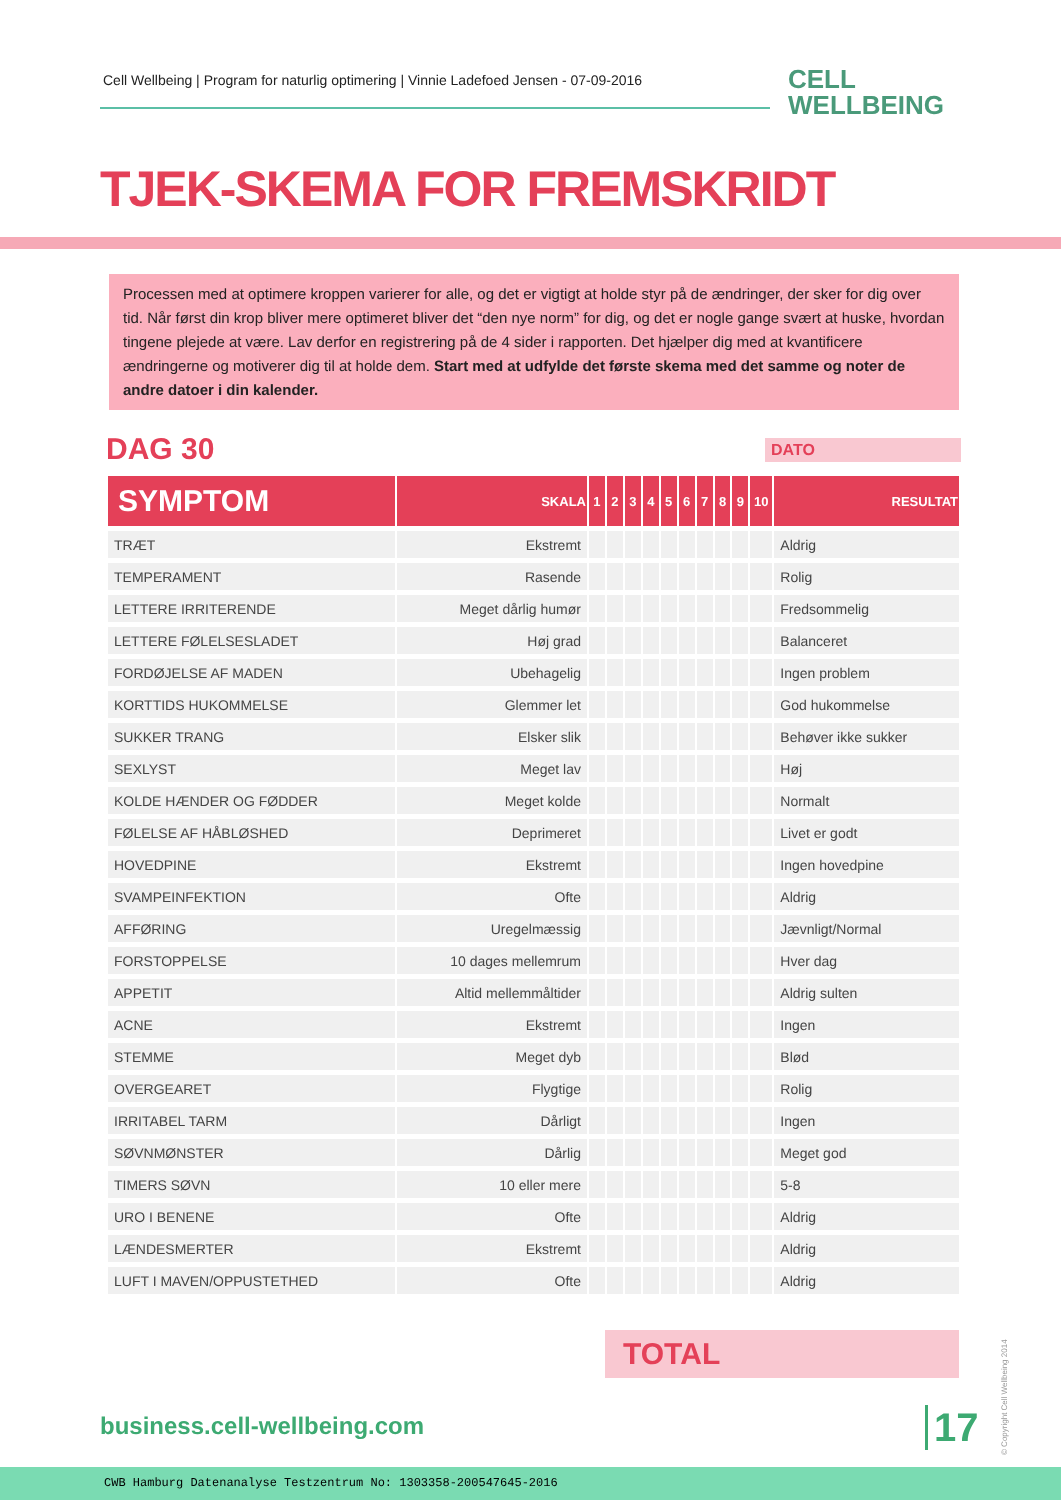Cell Wellbeing | Program for naturlig optimering | Vinnie Ladefoed Jensen - 07-09-2016
CELL
WELLBEING
TJEK-SKEMA FOR FREMSKRIDT
Processen med at optimere kroppen varierer for alle, og det er vigtigt at holde styr på de ændringer, der sker for dig over tid. Når først din krop bliver mere optimeret bliver det “den nye norm” for dig, og det er nogle gange svært at huske, hvordan tingene plejede at være. Lav derfor en registrering på de 4 sider i rapporten. Det hjælper dig med at kvantificere ændringerne og motiverer dig til at holde dem. Start med at udfylde det første skema med det samme og noter de andre datoer i din kalender.
DAG 30 DATO
| SYMPTOM | SKALA | 1 | 2 | 3 | 4 | 5 | 6 | 7 | 8 | 9 | 10 | RESULTAT |
| --- | --- | --- | --- | --- | --- | --- | --- | --- | --- | --- | --- | --- |
| TRÆT | Ekstremt | | | | | | | | | | | Aldrig |
| TEMPERAMENT | Rasende | | | | | | | | | | | Rolig |
| LETTERE IRRITERENDE | Meget dårlig humør | | | | | | | | | | | Fredsommelig |
| LETTERE FØLELSESLADET | Høj grad | | | | | | | | | | | Balanceret |
| FORDØJELSE AF MADEN | Ubehagelig | | | | | | | | | | | Ingen problem |
| KORTTIDS HUKOMMELSE | Glemmer let | | | | | | | | | | | God hukommelse |
| SUKKER TRANG | Elsker slik | | | | | | | | | | | Behøver ikke sukker |
| SEXLYST | Meget lav | | | | | | | | | | | Høj |
| KOLDE HÆNDER OG FØDDER | Meget kolde | | | | | | | | | | | Normalt |
| FØLELSE AF HÅBLØSHED | Deprimeret | | | | | | | | | | | Livet er godt |
| HOVEDPINE | Ekstremt | | | | | | | | | | | Ingen hovedpine |
| SVAMPEINFEKTION | Ofte | | | | | | | | | | | Aldrig |
| AFFØRING | Uregelmæssig | | | | | | | | | | | Jævnligt/Normal |
| FORSTOPPELSE | 10 dages mellemrum | | | | | | | | | | | Hver dag |
| APPETIT | Altid mellemmåltider | | | | | | | | | | | Aldrig sulten |
| ACNE | Ekstremt | | | | | | | | | | | Ingen |
| STEMME | Meget dyb | | | | | | | | | | | Blød |
| OVERGEARET | Flygtige | | | | | | | | | | | Rolig |
| IRRITABEL TARM | Dårligt | | | | | | | | | | | Ingen |
| SØVNMØNSTER | Dårlig | | | | | | | | | | | Meget god |
| TIMERS SØVN | 10 eller mere | | | | | | | | | | | 5-8 |
| URO I BENENE | Ofte | | | | | | | | | | | Aldrig |
| LÆNDESMERTER | Ekstremt | | | | | | | | | | | Aldrig |
| LUFT I MAVEN/OPPUSTETHED | Ofte | | | | | | | | | | | Aldrig |
TOTAL
business.cell-wellbeing.com 17
© Copyright Cell Wellbeing 2014
CWB Hamburg Datenanalyse Testzentrum No: 1303358-200547645-2016